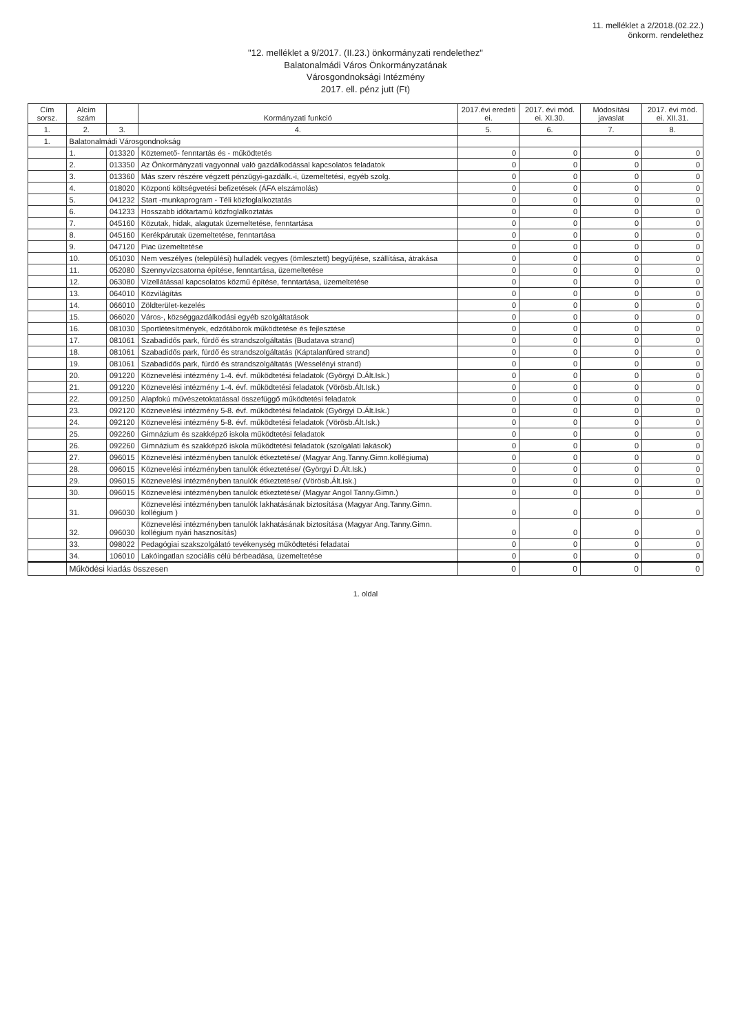11. melléklet a 2/2018.(02.22.)
önkorm. rendelethez
"12. melléklet a 9/2017. (II.23.) önkormányzati rendelethez"
Balatonalmádi Város Önkormányzatának
Városgondnoksági Intézmény
2017. ell. pénz jutt (Ft)
| Cím sorsz. | Alcím szám | | Kormányzati funkció | 2017.évi eredeti ei. | 2017. évi mód. ei. XI.30. | Módosítási javaslat | 2017. évi mód. ei. XII.31. |
| --- | --- | --- | --- | --- | --- | --- | --- |
| 1. | 2. | 3. | 4. | 5. | 6. | 7. | 8. |
| 1. | Balatonalmádi Városgondnokság | | | | | | |
| | 1. | 013320 | Köztemető- fenntartás és - működtetés | 0 | 0 | 0 | 0 |
| | 2. | 013350 | Az Önkormányzati vagyonnal való gazdálkodással kapcsolatos feladatok | 0 | 0 | 0 | 0 |
| | 3. | 013360 | Más szerv részére végzett pénzügyi-gazdálk.-i, üzemeltetési, egyéb szolg. | 0 | 0 | 0 | 0 |
| | 4. | 018020 | Központi költségvetési befizetések (ÁFA elszámolás) | 0 | 0 | 0 | 0 |
| | 5. | 041232 | Start -munkaprogram - Téli közfoglalkoztatás | 0 | 0 | 0 | 0 |
| | 6. | 041233 | Hosszabb időtartamú közfoglalkoztatás | 0 | 0 | 0 | 0 |
| | 7. | 045160 | Közutak, hidak, alagutak üzemeltetése, fenntartása | 0 | 0 | 0 | 0 |
| | 8. | 045160 | Kerékpárutak üzemeltetése, fenntartása | 0 | 0 | 0 | 0 |
| | 9. | 047120 | Piac üzemeltetése | 0 | 0 | 0 | 0 |
| | 10. | 051030 | Nem veszélyes (települési) hulladék vegyes (ömlesztett) begyűjtése, szállítása, átrakása | 0 | 0 | 0 | 0 |
| | 11. | 052080 | Szennyvízcsatorna építése, fenntartása, üzemeltetése | 0 | 0 | 0 | 0 |
| | 12. | 063080 | Vízellátással kapcsolatos közmű építése, fenntartása, üzemeltetése | 0 | 0 | 0 | 0 |
| | 13. | 064010 | Közvilágítás | 0 | 0 | 0 | 0 |
| | 14. | 066010 | Zöldterület-kezelés | 0 | 0 | 0 | 0 |
| | 15. | 066020 | Város-, községgazdálkodási egyéb szolgáltatások | 0 | 0 | 0 | 0 |
| | 16. | 081030 | Sportlétesítmények, edzőtáborok működtetése és fejlesztése | 0 | 0 | 0 | 0 |
| | 17. | 081061 | Szabadidős park, fürdő és strandszolgáltatás (Budatava strand) | 0 | 0 | 0 | 0 |
| | 18. | 081061 | Szabadidős park, fürdő és strandszolgáltatás (Káptalanfüred strand) | 0 | 0 | 0 | 0 |
| | 19. | 081061 | Szabadidős park, fürdő és strandszolgáltatás (Wesselényi strand) | 0 | 0 | 0 | 0 |
| | 20. | 091220 | Köznevelési intézmény 1-4. évf. működtetési feladatok (Györgyi D.Ált.Isk.) | 0 | 0 | 0 | 0 |
| | 21. | 091220 | Köznevelési intézmény 1-4. évf. működtetési feladatok (Vörösb.Ált.Isk.) | 0 | 0 | 0 | 0 |
| | 22. | 091250 | Alapfokú művészetoktatással összefüggő működtetési feladatok | 0 | 0 | 0 | 0 |
| | 23. | 092120 | Köznevelési intézmény 5-8. évf. működtetési feladatok (Györgyi D.Ált.Isk.) | 0 | 0 | 0 | 0 |
| | 24. | 092120 | Köznevelési intézmény 5-8. évf. működtetési feladatok (Vörösb.Ált.Isk.) | 0 | 0 | 0 | 0 |
| | 25. | 092260 | Gimnázium és szakképző iskola működtetési feladatok | 0 | 0 | 0 | 0 |
| | 26. | 092260 | Gimnázium és szakképző iskola működtetési feladatok (szolgálati lakások) | 0 | 0 | 0 | 0 |
| | 27. | 096015 | Köznevelési intézményben tanulók étkeztetése/ (Magyar Ang.Tanny.Gimn.kollégiuma) | 0 | 0 | 0 | 0 |
| | 28. | 096015 | Köznevelési intézményben tanulók étkeztetése/ (Györgyi D.Ált.Isk.) | 0 | 0 | 0 | 0 |
| | 29. | 096015 | Köznevelési intézményben tanulók étkeztetése/ (Vörösb.Ált.Isk.) | 0 | 0 | 0 | 0 |
| | 30. | 096015 | Köznevelési intézményben tanulók étkeztetése/ (Magyar Angol Tanny.Gimn.) | 0 | 0 | 0 | 0 |
| | 31. | 096030 | Köznevelési intézményben tanulók lakhatásának biztosítása (Magyar Ang.Tanny.Gimn. kollégium ) | 0 | 0 | 0 | 0 |
| | 32. | 096030 | Köznevelési intézményben tanulók lakhatásának biztosítása (Magyar Ang.Tanny.Gimn. kollégium nyári hasznosítás) | 0 | 0 | 0 | 0 |
| | 33. | 098022 | Pedagógiai szakszolgálató tevékenység működtetési feladatai | 0 | 0 | 0 | 0 |
| | 34. | 106010 | Lakóingatlan szociális célú bérbeadása, üzemeltetése | 0 | 0 | 0 | 0 |
| | Működési kiadás összesen | | | 0 | 0 | 0 | 0 |
1. oldal